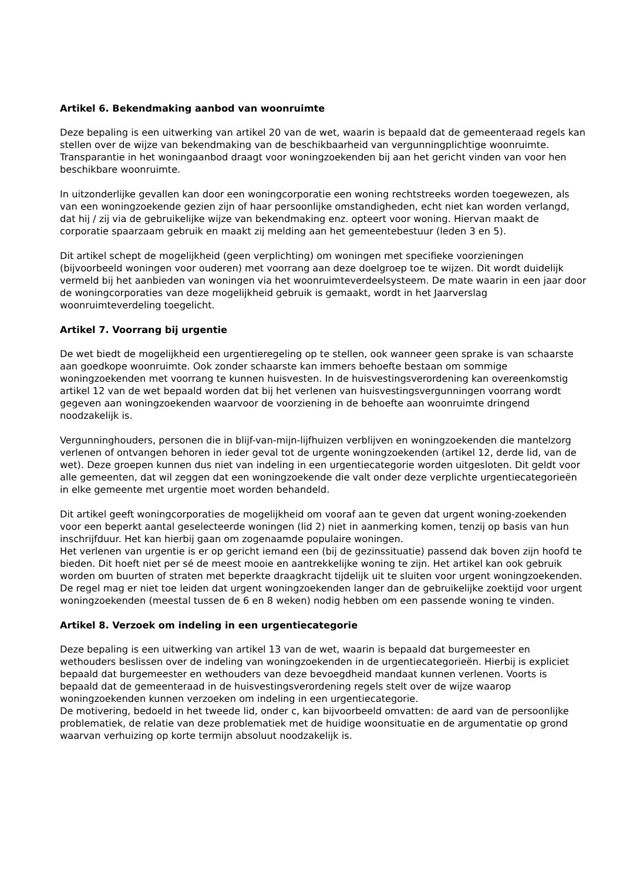Artikel 6. Bekendmaking aanbod van woonruimte
Deze bepaling is een uitwerking van artikel 20 van de wet, waarin is bepaald dat de gemeenteraad regels kan stellen over de wijze van bekendmaking van de beschikbaarheid van vergunningplichtige woonruimte. Transparantie in het woningaanbod draagt voor woningzoekenden bij aan het gericht vinden van voor hen beschikbare woonruimte.
In uitzonderlijke gevallen kan door een woningcorporatie een woning rechtstreeks worden toegewezen, als van een woningzoekende gezien zijn of haar persoonlijke omstandigheden, echt niet kan worden verlangd, dat hij / zij via de gebruikelijke wijze van bekendmaking enz. opteert voor woning. Hiervan maakt de corporatie spaarzaam gebruik en maakt zij melding aan het gemeentebestuur (leden 3 en 5).
Dit artikel schept de mogelijkheid (geen verplichting) om woningen met specifieke voorzieningen (bijvoorbeeld woningen voor ouderen) met voorrang aan deze doelgroep toe te wijzen. Dit wordt duidelijk vermeld bij het aanbieden van woningen via het woonruimteverdeelsysteem. De mate waarin in een jaar door de woningcorporaties van deze mogelijkheid gebruik is gemaakt, wordt in het Jaarverslag woonruimteverdeling toegelicht.
Artikel 7. Voorrang bij urgentie
De wet biedt de mogelijkheid een urgentieregeling op te stellen, ook wanneer geen sprake is van schaarste aan goedkope woonruimte. Ook zonder schaarste kan immers behoefte bestaan om sommige woningzoekenden met voorrang te kunnen huisvesten. In de huisvestingsverordening kan overeenkomstig artikel 12 van de wet bepaald worden dat bij het verlenen van huisvestingsvergunningen voorrang wordt gegeven aan woningzoekenden waarvoor de voorziening in de behoefte aan woonruimte dringend noodzakelijk is.
Vergunninghouders, personen die in blijf-van-mijn-lijfhuizen verblijven en woningzoekenden die mantelzorg verlenen of ontvangen behoren in ieder geval tot de urgente woningzoekenden (artikel 12, derde lid, van de wet). Deze groepen kunnen dus niet van indeling in een urgentiecategorie worden uitgesloten. Dit geldt voor alle gemeenten, dat wil zeggen dat een woningzoekende die valt onder deze verplichte urgentiecategorieën in elke gemeente met urgentie moet worden behandeld.
Dit artikel geeft woningcorporaties de mogelijkheid om vooraf aan te geven dat urgent woning-zoekenden voor een beperkt aantal geselecteerde woningen (lid 2) niet in aanmerking komen, tenzij op basis van hun inschrijfduur. Het kan hierbij gaan om zogenaamde populaire woningen.
Het verlenen van urgentie is er op gericht iemand een (bij de gezinssituatie) passend dak boven zijn hoofd te bieden. Dit hoeft niet per sé de meest mooie en aantrekkelijke woning te zijn. Het artikel kan ook gebruik worden om buurten of straten met beperkte draagkracht tijdelijk uit te sluiten voor urgent woningzoekenden.
De regel mag er niet toe leiden dat urgent woningzoekenden langer dan de gebruikelijke zoektijd voor urgent woningzoekenden (meestal tussen de 6 en 8 weken) nodig hebben om een passende woning te vinden.
Artikel 8. Verzoek om indeling in een urgentiecategorie
Deze bepaling is een uitwerking van artikel 13 van de wet, waarin is bepaald dat burgemeester en wethouders beslissen over de indeling van woningzoekenden in de urgentiecategorieën. Hierbij is expliciet bepaald dat burgemeester en wethouders van deze bevoegdheid mandaat kunnen verlenen. Voorts is bepaald dat de gemeenteraad in de huisvestingsverordening regels stelt over de wijze waarop woningzoekenden kunnen verzoeken om indeling in een urgentiecategorie.
De motivering, bedoeld in het tweede lid, onder c, kan bijvoorbeeld omvatten: de aard van de persoonlijke problematiek, de relatie van deze problematiek met de huidige woonsituatie en de argumentatie op grond waarvan verhuizing op korte termijn absoluut noodzakelijk is.